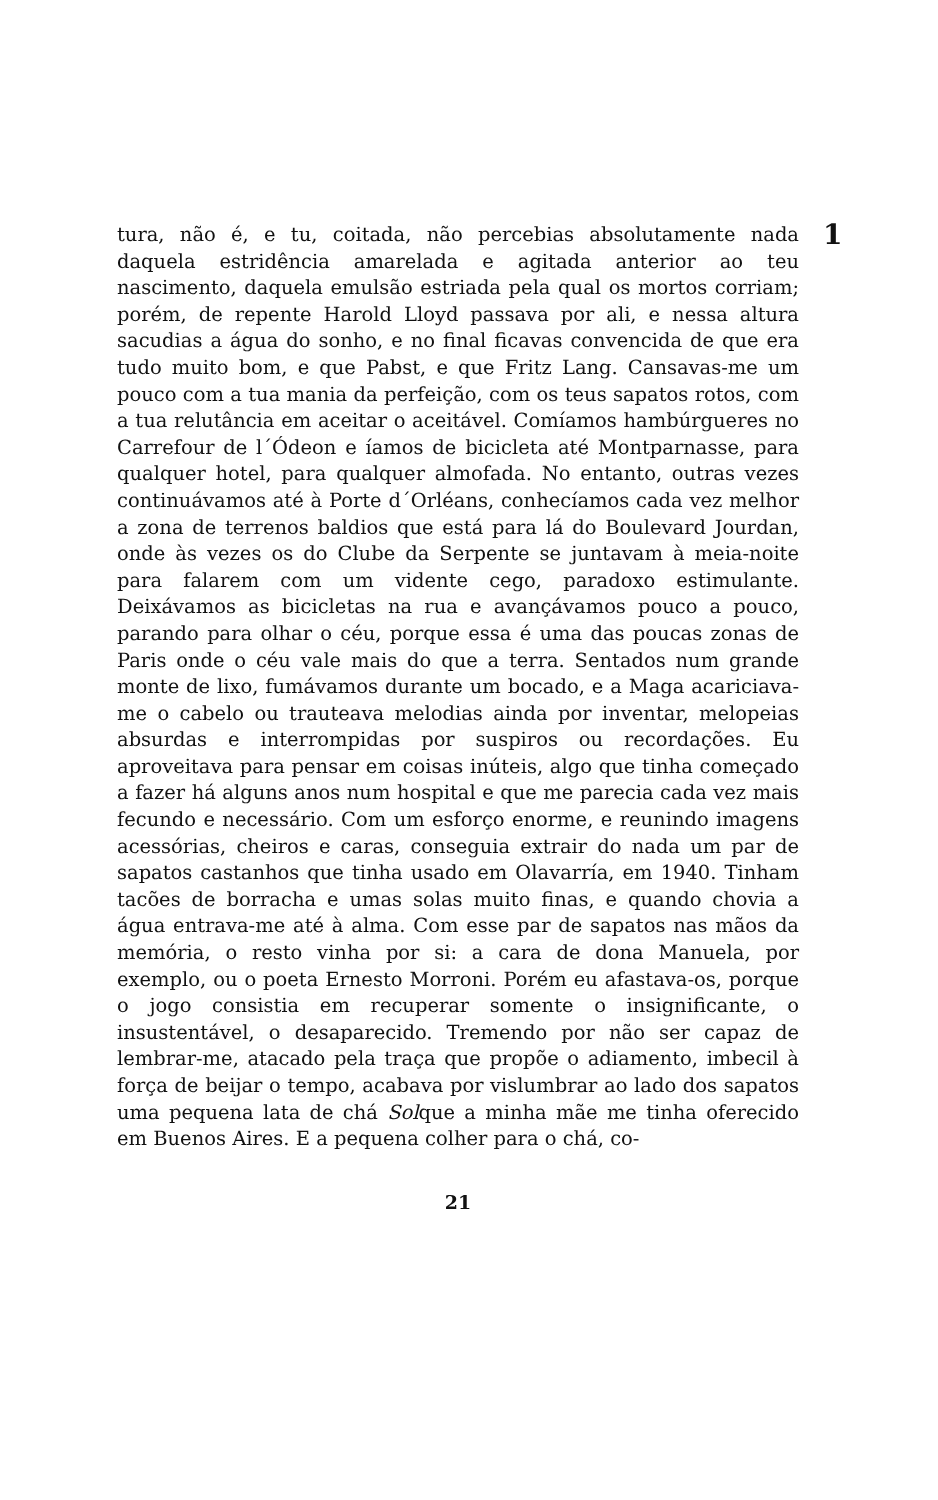tura, não é, e tu, coitada, não percebias absolutamente nada daquela estridência amarelada e agitada anterior ao teu nascimento, daquela emulsão estriada pela qual os mortos corriam; porém, de repente Harold Lloyd passava por ali, e nessa altura sacudias a água do sonho, e no final ficavas convencida de que era tudo muito bom, e que Pabst, e que Fritz Lang. Cansavas-me um pouco com a tua mania da perfeição, com os teus sapatos rotos, com a tua relutância em aceitar o aceitável. Comíamos hambúrgueres no Carrefour de l´Ódeon e íamos de bicicleta até Montparnasse, para qualquer hotel, para qualquer almofada. No entanto, outras vezes continuávamos até à Porte d´Orléans, conhecíamos cada vez melhor a zona de terrenos baldios que está para lá do Boulevard Jourdan, onde às vezes os do Clube da Serpente se juntavam à meia-noite para falarem com um vidente cego, paradoxo estimulante. Deixávamos as bicicletas na rua e avançávamos pouco a pouco, parando para olhar o céu, porque essa é uma das poucas zonas de Paris onde o céu vale mais do que a terra. Sentados num grande monte de lixo, fumávamos durante um bocado, e a Maga acariciava-me o cabelo ou trauteava melodias ainda por inventar, melopeias absurdas e interrompidas por suspiros ou recordações. Eu aproveitava para pensar em coisas inúteis, algo que tinha começado a fazer há alguns anos num hospital e que me parecia cada vez mais fecundo e necessário. Com um esforço enorme, e reunindo imagens acessórias, cheiros e caras, conseguia extrair do nada um par de sapatos castanhos que tinha usado em Olavarría, em 1940. Tinham tacões de borracha e umas solas muito finas, e quando chovia a água entrava-me até à alma. Com esse par de sapatos nas mãos da memória, o resto vinha por si: a cara de dona Manuela, por exemplo, ou o poeta Ernesto Morroni. Porém eu afastava-os, porque o jogo consistia em recuperar somente o insignificante, o insustentável, o desaparecido. Tremendo por não ser capaz de lembrar-me, atacado pela traça que propõe o adiamento, imbecil à força de beijar o tempo, acabava por vislumbrar ao lado dos sapatos uma pequena lata de chá Solque a minha mãe me tinha oferecido em Buenos Aires. E a pequena colher para o chá, co-
21
1